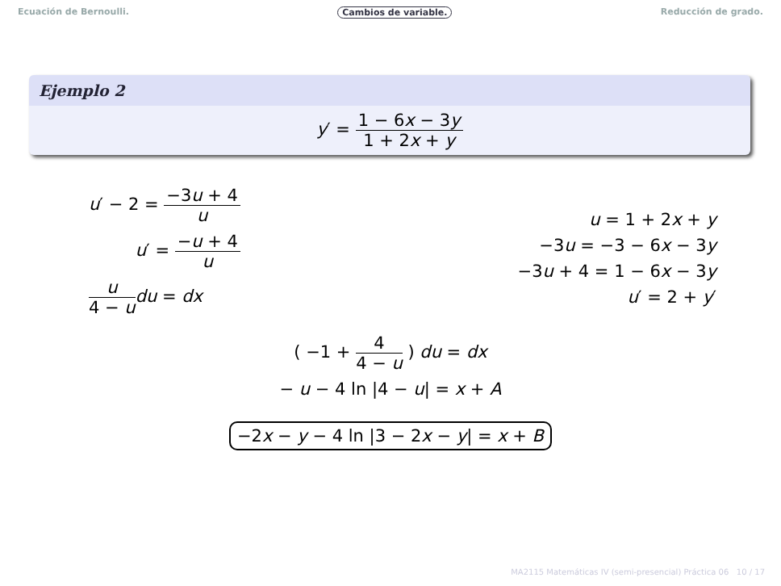Ecuación de Bernoulli. Cambios de variable. Reducción de grado.
Ejemplo 2
y′ = 1 − 6x − 3y 1 + 2x + y
u′ − 2 = −3u + 4 u
u′ = −u + 4 u
u 4 − u du = dx
u = 1 + 2x + y
−3u = −3 − 6x − 3y
−3u + 4 = 1 − 6x − 3y
u′ = 2 + y′
( −1 + 4 4 − u ) du = dx
− u − 4 ln |4 − u| = x + A
−2x − y − 4 ln |3 − 2x − y| = x + B
MA2115 Matemáticas IV (semi-presencial) Práctica 06 10 / 17